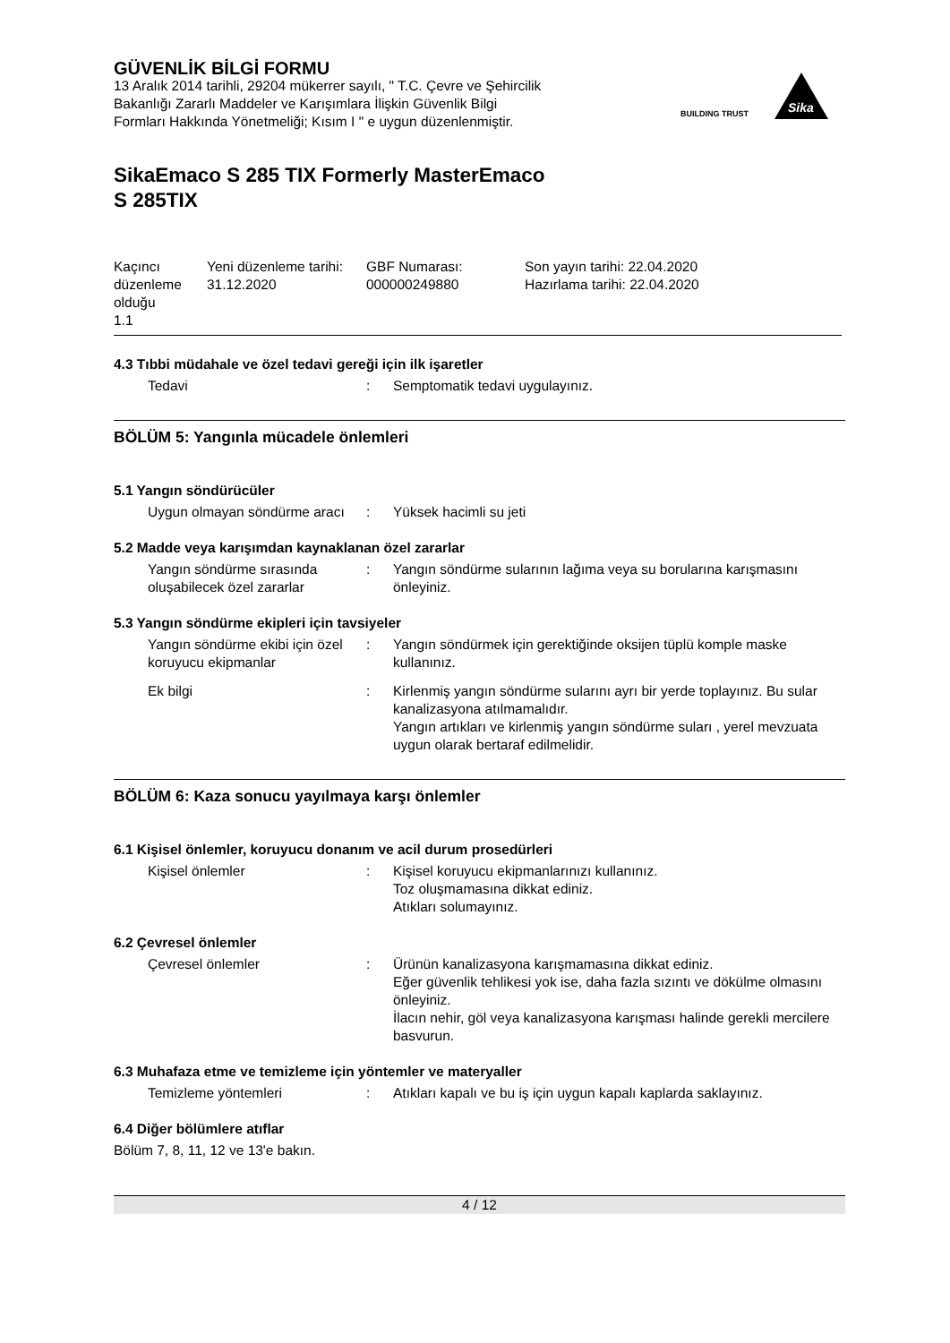BUILDING TRUST
Sika
GÜVENLİK BİLGİ FORMU
13 Aralık 2014 tarihli, 29204 mükerrer sayılı, " T.C. Çevre ve Şehircilik
Bakanlığı Zararlı Maddeler ve Karışımlara İlişkin Güvenlik Bilgi
Formları Hakkında Yönetmeliği; Kısım I " e uygun düzenlenmiştir.
SikaEmaco S 285 TIX Formerly MasterEmaco
S 285TIX
| Kaçıncı düzenleme olduğu 1.1 | Yeni düzenleme tarihi: 31.12.2020 | GBF Numarası: 000000249880 | Son yayın tarihi: 22.04.2020 Hazırlama tarihi: 22.04.2020 |
4.3 Tıbbi müdahale ve özel tedavi gereği için ilk işaretler
Tedavi : Semptomatik tedavi uygulayınız.
BÖLÜM 5: Yangınla mücadele önlemleri
5.1 Yangın söndürücüler
Uygun olmayan söndürme aracı
: Yüksek hacimli su jeti
5.2 Madde veya karışımdan kaynaklanan özel zararlar
Yangın söndürme sırasında oluşabilecek özel zararlar
: Yangın söndürme sularının lağıma veya su borularına karışmasını önleyiniz.
5.3 Yangın söndürme ekipleri için tavsiyeler
Yangın söndürme ekibi için özel koruyucu ekipmanlar
: Yangın söndürmek için gerektiğinde oksijen tüplü komple maske kullanınız.
Ek bilgi : Kirlenmiş yangın söndürme sularını ayrı bir yerde toplayınız. Bu sular kanalizasyona atılmamalıdır.
Yangın artıkları ve kirlenmiş yangın söndürme suları , yerel mevzuata uygun olarak bertaraf edilmelidir.
BÖLÜM 6: Kaza sonucu yayılmaya karşı önlemler
6.1 Kişisel önlemler, koruyucu donanım ve acil durum prosedürleri
Kişisel önlemler : Kişisel koruyucu ekipmanlarınızı kullanınız.
Toz oluşmamasına dikkat ediniz.
Atıkları solumayınız.
6.2 Çevresel önlemler
Çevresel önlemler : Ürünün kanalizasyona karışmamasına dikkat ediniz.
Eğer güvenlik tehlikesi yok ise, daha fazla sızıntı ve dökülme olmasını önleyiniz.
İlacın nehir, göl veya kanalizasyona karışması halinde gerekli mercilere basvurun.
6.3 Muhafaza etme ve temizleme için yöntemler ve materyaller
Temizleme yöntemleri : Atıkları kapalı ve bu iş için uygun kapalı kaplarda saklayınız.
6.4 Diğer bölümlere atıflar
Bölüm 7, 8, 11, 12 ve 13'e bakın.
4 / 12